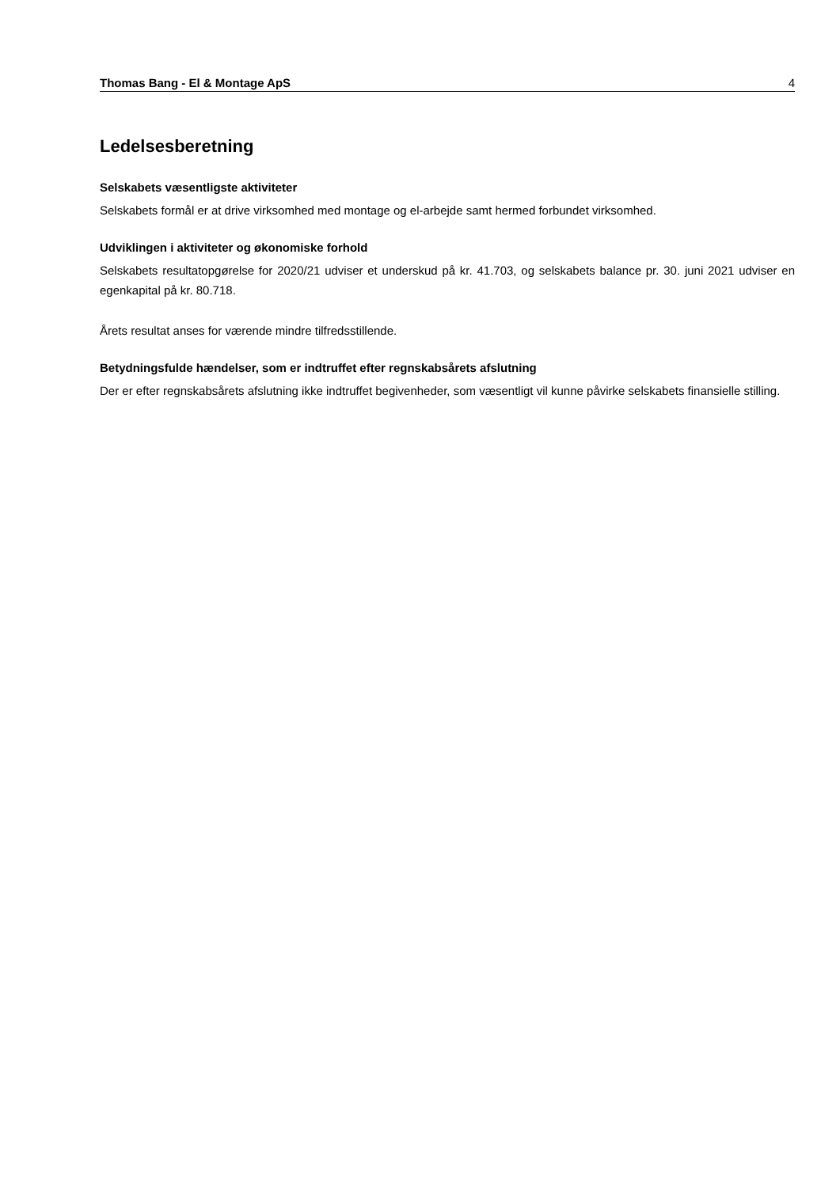Thomas Bang - El & Montage ApS 4
Ledelsesberetning
Selskabets væsentligste aktiviteter
Selskabets formål er at drive virksomhed med montage og el-arbejde samt hermed forbundet virksomhed.
Udviklingen i aktiviteter og økonomiske forhold
Selskabets resultatopgørelse for 2020/21 udviser et underskud på kr. 41.703, og selskabets balance pr. 30. juni 2021 udviser en egenkapital på kr. 80.718.
Årets resultat anses for værende mindre tilfredsstillende.
Betydningsfulde hændelser, som er indtruffet efter regnskabsårets afslutning
Der er efter regnskabsårets afslutning ikke indtruffet begivenheder, som væsentligt vil kunne påvirke selskabets finansielle stilling.